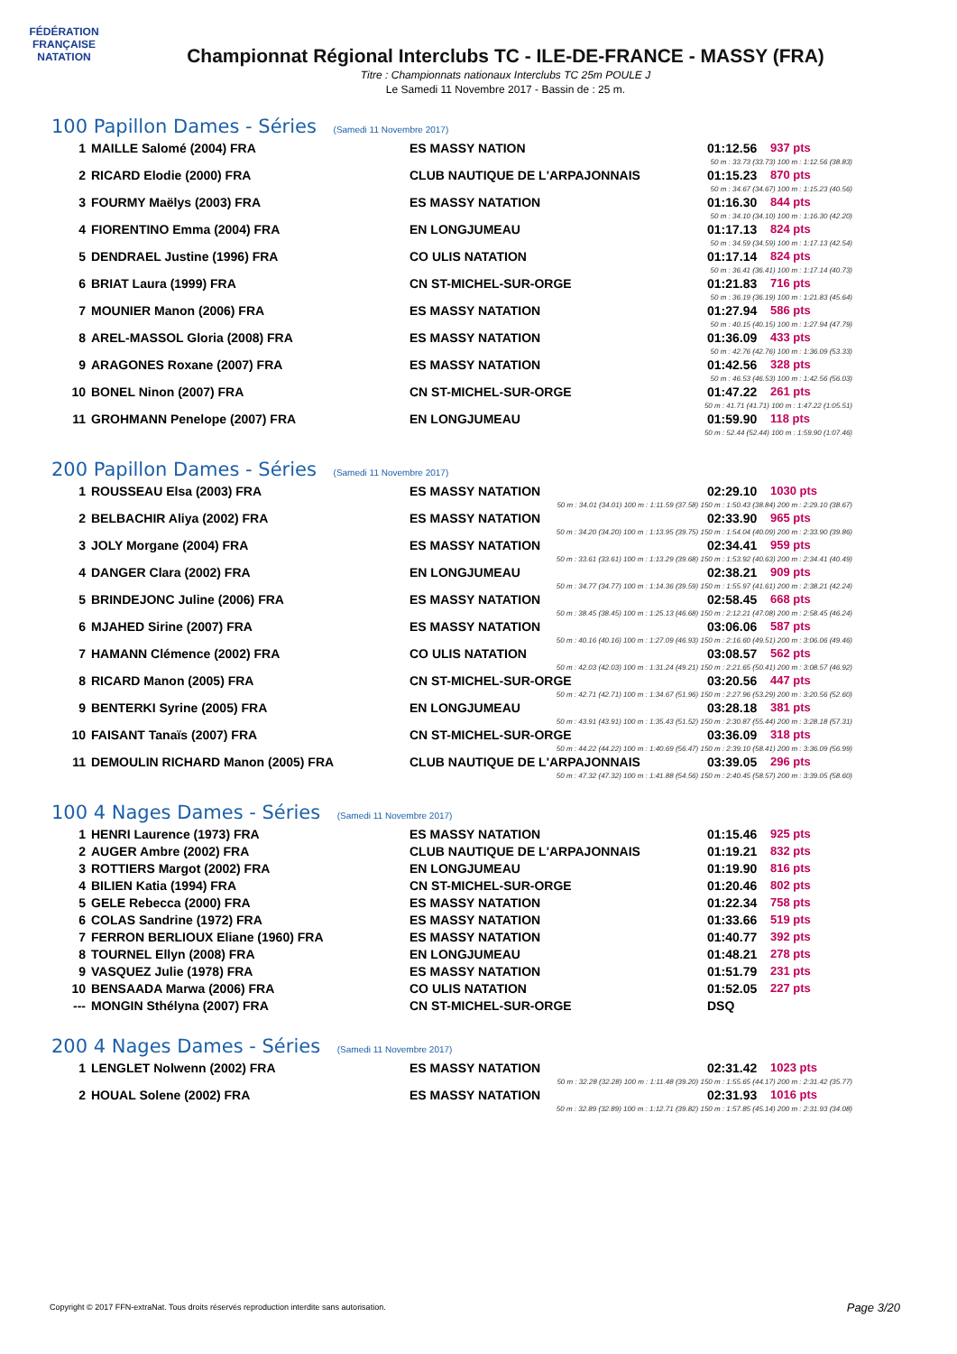FÉDÉRATION FRANÇAISE
NATATION
Championnat Régional Interclubs TC - ILE-DE-FRANCE - MASSY (FRA)
Titre : Championnats nationaux Interclubs TC 25m POULE J
Le Samedi 11 Novembre 2017 - Bassin de : 25 m.
100 Papillon Dames - Séries (Samedi 11 Novembre 2017)
| 1 | MAILLE Salomé (2004) FRA | ES MASSY NATION | 01:12.56 | 937 pts |
| 50 m : 33.73 (33.73) 100 m : 1:12.56 (38.83) | | | | |
| 2 | RICARD Elodie (2000) FRA | CLUB NAUTIQUE DE L'ARPAJONNAIS | 01:15.23 | 870 pts |
| 50 m : 34.67 (34.67) 100 m : 1:15.23 (40.56) | | | | |
| 3 | FOURMY Maëlys (2003) FRA | ES MASSY NATATION | 01:16.30 | 844 pts |
| 50 m : 34.10 (34.10) 100 m : 1:16.30 (42.20) | | | | |
| 4 | FIORENTINO Emma (2004) FRA | EN LONGJUMEAU | 01:17.13 | 824 pts |
| 50 m : 34.59 (34.59) 100 m : 1:17.13 (42.54) | | | | |
| 5 | DENDRAEL Justine (1996) FRA | CO ULIS NATATION | 01:17.14 | 824 pts |
| 50 m : 36.41 (36.41) 100 m : 1:17.14 (40.73) | | | | |
| 6 | BRIAT Laura (1999) FRA | CN ST-MICHEL-SUR-ORGE | 01:21.83 | 716 pts |
| 50 m : 36.19 (36.19) 100 m : 1:21.83 (45.64) | | | | |
| 7 | MOUNIER Manon (2006) FRA | ES MASSY NATATION | 01:27.94 | 586 pts |
| 50 m : 40.15 (40.15) 100 m : 1:27.94 (47.79) | | | | |
| 8 | AREL-MASSOL Gloria (2008) FRA | ES MASSY NATATION | 01:36.09 | 433 pts |
| 50 m : 42.76 (42.76) 100 m : 1:36.09 (53.33) | | | | |
| 9 | ARAGONES Roxane (2007) FRA | ES MASSY NATATION | 01:42.56 | 328 pts |
| 50 m : 46.53 (46.53) 100 m : 1:42.56 (56.03) | | | | |
| 10 | BONEL Ninon (2007) FRA | CN ST-MICHEL-SUR-ORGE | 01:47.22 | 261 pts |
| 50 m : 41.71 (41.71) 100 m : 1:47.22 (1:05.51) | | | | |
| 11 | GROHMANN Penelope (2007) FRA | EN LONGJUMEAU | 01:59.90 | 118 pts |
| 50 m : 52.44 (52.44) 100 m : 1:59.90 (1:07.46) | | | | |
200 Papillon Dames - Séries (Samedi 11 Novembre 2017)
| 1 | ROUSSEAU Elsa (2003) FRA | ES MASSY NATATION | 02:29.10 | 1030 pts |
| 50 m : 34.01 (34.01) 100 m : 1:11.59 (37.58) 150 m : 1:50.43 (38.84) 200 m : 2:29.10 (38.67) | | | | |
| 2 | BELBACHIR Aliya (2002) FRA | ES MASSY NATATION | 02:33.90 | 965 pts |
| 50 m : 34.20 (34.20) 100 m : 1:13.95 (39.75) 150 m : 1:54.04 (40.09) 200 m : 2:33.90 (39.86) | | | | |
| 3 | JOLY Morgane (2004) FRA | ES MASSY NATATION | 02:34.41 | 959 pts |
| 50 m : 33.61 (33.61) 100 m : 1:13.29 (39.68) 150 m : 1:53.92 (40.63) 200 m : 2:34.41 (40.49) | | | | |
| 4 | DANGER Clara (2002) FRA | EN LONGJUMEAU | 02:38.21 | 909 pts |
| 50 m : 34.77 (34.77) 100 m : 1:14.36 (39.59) 150 m : 1:55.97 (41.61) 200 m : 2:38.21 (42.24) | | | | |
| 5 | BRINDEJONC Juline (2006) FRA | ES MASSY NATATION | 02:58.45 | 668 pts |
| 50 m : 38.45 (38.45) 100 m : 1:25.13 (46.68) 150 m : 2:12.21 (47.08) 200 m : 2:58.45 (46.24) | | | | |
| 6 | MJAHED Sirine (2007) FRA | ES MASSY NATATION | 03:06.06 | 587 pts |
| 50 m : 40.16 (40.16) 100 m : 1:27.09 (46.93) 150 m : 2:16.60 (49.51) 200 m : 3:06.06 (49.46) | | | | |
| 7 | HAMANN Clémence (2002) FRA | CO ULIS NATATION | 03:08.57 | 562 pts |
| 50 m : 42.03 (42.03) 100 m : 1:31.24 (49.21) 150 m : 2:21.65 (50.41) 200 m : 3:08.57 (46.92) | | | | |
| 8 | RICARD Manon (2005) FRA | CN ST-MICHEL-SUR-ORGE | 03:20.56 | 447 pts |
| 50 m : 42.71 (42.71) 100 m : 1:34.67 (51.96) 150 m : 2:27.96 (53.29) 200 m : 3:20.56 (52.60) | | | | |
| 9 | BENTERKI Syrine (2005) FRA | EN LONGJUMEAU | 03:28.18 | 381 pts |
| 50 m : 43.91 (43.91) 100 m : 1:35.43 (51.52) 150 m : 2:30.87 (55.44) 200 m : 3:28.18 (57.31) | | | | |
| 10 | FAISANT Tanaïs (2007) FRA | CN ST-MICHEL-SUR-ORGE | 03:36.09 | 318 pts |
| 50 m : 44.22 (44.22) 100 m : 1:40.69 (56.47) 150 m : 2:39.10 (58.41) 200 m : 3:36.09 (56.99) | | | | |
| 11 | DEMOULIN RICHARD Manon (2005) FRA | CLUB NAUTIQUE DE L'ARPAJONNAIS | 03:39.05 | 296 pts |
| 50 m : 47.32 (47.32) 100 m : 1:41.88 (54.56) 150 m : 2:40.45 (58.57) 200 m : 3:39.05 (58.60) | | | | |
100 4 Nages Dames - Séries (Samedi 11 Novembre 2017)
| 1 | HENRI Laurence (1973) FRA | ES MASSY NATATION | 01:15.46 | 925 pts |
| 2 | AUGER Ambre (2002) FRA | CLUB NAUTIQUE DE L'ARPAJONNAIS | 01:19.21 | 832 pts |
| 3 | ROTTIERS Margot (2002) FRA | EN LONGJUMEAU | 01:19.90 | 816 pts |
| 4 | BILIEN Katia (1994) FRA | CN ST-MICHEL-SUR-ORGE | 01:20.46 | 802 pts |
| 5 | GELE Rebecca (2000) FRA | ES MASSY NATATION | 01:22.34 | 758 pts |
| 6 | COLAS Sandrine (1972) FRA | ES MASSY NATATION | 01:33.66 | 519 pts |
| 7 | FERRON BERLIOUX Eliane (1960) FRA | ES MASSY NATATION | 01:40.77 | 392 pts |
| 8 | TOURNEL Ellyn (2008) FRA | EN LONGJUMEAU | 01:48.21 | 278 pts |
| 9 | VASQUEZ Julie (1978) FRA | ES MASSY NATATION | 01:51.79 | 231 pts |
| 10 | BENSAADA Marwa (2006) FRA | CO ULIS NATATION | 01:52.05 | 227 pts |
| --- | MONGIN Sthélyna (2007) FRA | CN ST-MICHEL-SUR-ORGE | DSQ | |
200 4 Nages Dames - Séries (Samedi 11 Novembre 2017)
| 1 | LENGLET Nolwenn (2002) FRA | ES MASSY NATATION | 02:31.42 | 1023 pts |
| 50 m : 32.28 (32.28) 100 m : 1:11.48 (39.20) 150 m : 1:55.65 (44.17) 200 m : 2:31.42 (35.77) | | | | |
| 2 | HOUAL Solene (2002) FRA | ES MASSY NATATION | 02:31.93 | 1016 pts |
| 50 m : 32.89 (32.89) 100 m : 1:12.71 (39.82) 150 m : 1:57.85 (45.14) 200 m : 2:31.93 (34.08) | | | | |
Copyright © 2017 FFN-extraNat. Tous droits réservés reproduction interdite sans autorisation.
Page 3/20